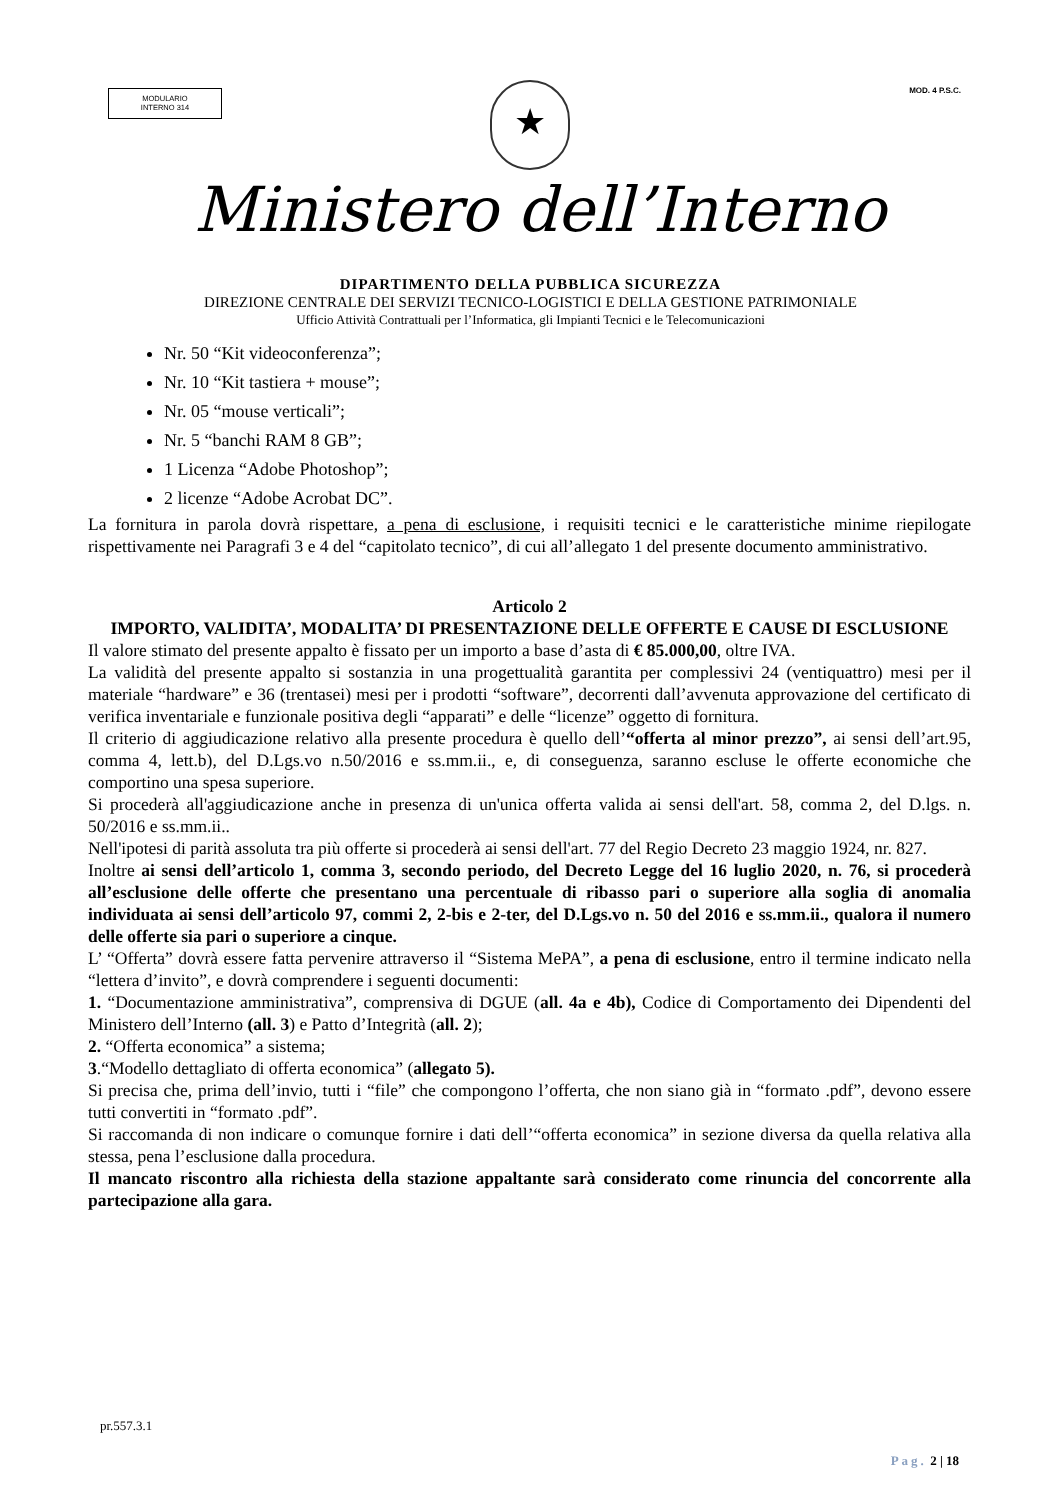MODULARIO
INTERNO 314
★ MOD. 4 P.S.C.
Ministero dell’Interno
DIPARTIMENTO DELLA PUBBLICA SICUREZZA
DIREZIONE CENTRALE DEI SERVIZI TECNICO-LOGISTICI E DELLA GESTIONE PATRIMONIALE
Ufficio Attività Contrattuali per l’Informatica, gli Impianti Tecnici e le Telecomunicazioni
Nr. 50 “Kit videoconferenza”;
Nr. 10 “Kit tastiera + mouse”;
Nr. 05 “mouse verticali”;
Nr. 5 “banchi RAM 8 GB”;
1 Licenza “Adobe Photoshop”;
2 licenze “Adobe Acrobat DC”.
La fornitura in parola dovrà rispettare, a pena di esclusione, i requisiti tecnici e le caratteristiche minime riepilogate rispettivamente nei Paragrafi 3 e 4 del “capitolato tecnico”, di cui all’allegato 1 del presente documento amministrativo.
Articolo 2
IMPORTO, VALIDITA’, MODALITA’ DI PRESENTAZIONE DELLE OFFERTE E CAUSE DI ESCLUSIONE
Il valore stimato del presente appalto è fissato per un importo a base d’asta di € 85.000,00, oltre IVA.
La validità del presente appalto si sostanzia in una progettualità garantita per complessivi 24 (ventiquattro) mesi per il materiale “hardware” e 36 (trentasei) mesi per i prodotti “software”, decorrenti dall’avvenuta approvazione del certificato di verifica inventariale e funzionale positiva degli “apparati” e delle “licenze” oggetto di fornitura.
Il criterio di aggiudicazione relativo alla presente procedura è quello dell’“offerta al minor prezzo”, ai sensi dell’art.95, comma 4, lett.b), del D.Lgs.vo n.50/2016 e ss.mm.ii., e, di conseguenza, saranno escluse le offerte economiche che comportino una spesa superiore.
Si procederà all'aggiudicazione anche in presenza di un'unica offerta valida ai sensi dell'art. 58, comma 2, del D.lgs. n. 50/2016 e ss.mm.ii..
Nell'ipotesi di parità assoluta tra più offerte si procederà ai sensi dell'art. 77 del Regio Decreto 23 maggio 1924, nr. 827.
Inoltre ai sensi dell’articolo 1, comma 3, secondo periodo, del Decreto Legge del 16 luglio 2020, n. 76, si procederà all’esclusione delle offerte che presentano una percentuale di ribasso pari o superiore alla soglia di anomalia individuata ai sensi dell’articolo 97, commi 2, 2-bis e 2-ter, del D.Lgs.vo n. 50 del 2016 e ss.mm.ii., qualora il numero delle offerte sia pari o superiore a cinque.
L’ “Offerta” dovrà essere fatta pervenire attraverso il “Sistema MePA”, a pena di esclusione, entro il termine indicato nella “lettera d’invito”, e dovrà comprendere i seguenti documenti:
1. “Documentazione amministrativa”, comprensiva di DGUE (all. 4a e 4b), Codice di Comportamento dei Dipendenti del Ministero dell’Interno (all. 3) e Patto d’Integrità (all. 2);
2. “Offerta economica” a sistema;
3.“Modello dettagliato di offerta economica” (allegato 5).
Si precisa che, prima dell’invio, tutti i “file” che compongono l’offerta, che non siano già in “formato .pdf”, devono essere tutti convertiti in “formato .pdf”.
Si raccomanda di non indicare o comunque fornire i dati dell’“offerta economica” in sezione diversa da quella relativa alla stessa, pena l’esclusione dalla procedura.
Il mancato riscontro alla richiesta della stazione appaltante sarà considerato come rinuncia del concorrente alla partecipazione alla gara.
pr.557.3.1
Pag. 2 | 18